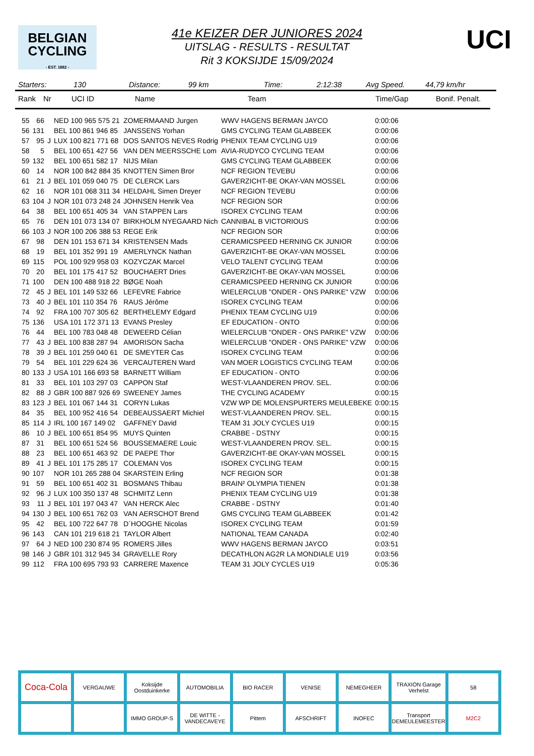BELGIAN
CYCLING
- EST. 1882 -
UCI
41e KEIZER DER JUNIORES 2024
UITSLAG - RESULTS - RESULTAT
Rit 3 KOKSIJDE 15/09/2024
Starters: 130 Distance: 99 km Time: 2:12:38 Avg Speed. 44,79 km/hr
Rank Nr UCI ID Name Team Time/Gap Bonif. Penalt.
| 55 | 66 | | NED 100 965 575 21 | ZOMERMAAND Jurgen | WWV HAGENS BERMAN JAYCO | 0:00:06 |
| 56 | 131 | | BEL 100 861 946 85 | JANSSENS Yorhan | GMS CYCLING TEAM GLABBEEK | 0:00:06 |
| 57 | 95 | J | LUX 100 821 771 68 | DOS SANTOS NEVES Rodrig | PHENIX TEAM CYCLING U19 | 0:00:06 |
| 58 | 5 | | BEL 100 651 427 56 | VAN DEN MEERSSCHE Lom | AVIA-RUDYCO CYCLING TEAM | 0:00:06 |
| 59 | 132 | | BEL 100 651 582 17 | NIJS Milan | GMS CYCLING TEAM GLABBEEK | 0:00:06 |
| 60 | 14 | | NOR 100 842 884 35 | KNOTTEN Simen Bror | NCF REGION TEVEBU | 0:00:06 |
| 61 | 21 | J | BEL 101 059 040 75 | DE CLERCK Lars | GAVERZICHT-BE OKAY-VAN MOSSEL | 0:00:06 |
| 62 | 16 | | NOR 101 068 311 34 | HELDAHL Simen Dreyer | NCF REGION TEVEBU | 0:00:06 |
| 63 | 104 | J | NOR 101 073 248 24 | JOHNSEN Henrik Vea | NCF REGION SOR | 0:00:06 |
| 64 | 38 | | BEL 100 651 405 34 | VAN STAPPEN Lars | ISOREX CYCLING TEAM | 0:00:06 |
| 65 | 76 | | DEN 101 073 134 07 | BIRKHOLM NYEGAARD Nich | CANNIBAL B VICTORIOUS | 0:00:06 |
| 66 | 103 | J | NOR 100 206 388 53 | REGE Erik | NCF REGION SOR | 0:00:06 |
| 67 | 98 | | DEN 101 153 671 34 | KRISTENSEN Mads | CERAMICSPEED HERNING CK JUNIOR | 0:00:06 |
| 68 | 19 | | BEL 101 352 991 19 | AMERLYNCK Nathan | GAVERZICHT-BE OKAY-VAN MOSSEL | 0:00:06 |
| 69 | 115 | | POL 100 929 958 03 | KOZYCZAK Marcel | VELO TALENT CYCLING TEAM | 0:00:06 |
| 70 | 20 | | BEL 101 175 417 52 | BOUCHAERT Dries | GAVERZICHT-BE OKAY-VAN MOSSEL | 0:00:06 |
| 71 | 100 | | DEN 100 488 918 22 | BØGE Noah | CERAMICSPEED HERNING CK JUNIOR | 0:00:06 |
| 72 | 45 | J | BEL 101 149 532 66 | LEFEVRE Fabrice | WIELERCLUB "ONDER - ONS PARIKE" VZW | 0:00:06 |
| 73 | 40 | J | BEL 101 110 354 76 | RAUS Jérôme | ISOREX CYCLING TEAM | 0:00:06 |
| 74 | 92 | | FRA 100 707 305 62 | BERTHELEMY Edgard | PHENIX TEAM CYCLING U19 | 0:00:06 |
| 75 | 136 | | USA 101 172 371 13 | EVANS Presley | EF EDUCATION - ONTO | 0:00:06 |
| 76 | 44 | | BEL 100 783 048 48 | DEWEERD Célian | WIELERCLUB "ONDER - ONS PARIKE" VZW | 0:00:06 |
| 77 | 43 | J | BEL 100 838 287 94 | AMORISON Sacha | WIELERCLUB "ONDER - ONS PARIKE" VZW | 0:00:06 |
| 78 | 39 | J | BEL 101 259 040 61 | DE SMEYTER Cas | ISOREX CYCLING TEAM | 0:00:06 |
| 79 | 54 | | BEL 101 229 624 36 | VERCAUTEREN Ward | VAN MOER LOGISTICS CYCLING TEAM | 0:00:06 |
| 80 | 133 | J | USA 101 166 693 58 | BARNETT William | EF EDUCATION - ONTO | 0:00:06 |
| 81 | 33 | | BEL 101 103 297 03 | CAPPON Staf | WEST-VLAANDEREN PROV. SEL. | 0:00:06 |
| 82 | 88 | J | GBR 100 887 926 69 | SWEENEY James | THE CYCLING ACADEMY | 0:00:15 |
| 83 | 123 | J | BEL 101 067 144 31 | CORYN Lukas | VZW WP DE MOLENSPURTERS MEULEBEKE | 0:00:15 |
| 84 | 35 | | BEL 100 952 416 54 | DEBEAUSSAERT Michiel | WEST-VLAANDEREN PROV. SEL. | 0:00:15 |
| 85 | 114 | J | IRL 100 167 149 02 | GAFFNEY David | TEAM 31 JOLY CYCLES U19 | 0:00:15 |
| 86 | 10 | J | BEL 100 651 854 95 | MUYS Quinten | CRABBE - DSTNY | 0:00:15 |
| 87 | 31 | | BEL 100 651 524 56 | BOUSSEMAERE Louic | WEST-VLAANDEREN PROV. SEL. | 0:00:15 |
| 88 | 23 | | BEL 100 651 463 92 | DE PAEPE Thor | GAVERZICHT-BE OKAY-VAN MOSSEL | 0:00:15 |
| 89 | 41 | J | BEL 101 175 285 17 | COLEMAN Vos | ISOREX CYCLING TEAM | 0:00:15 |
| 90 | 107 | | NOR 101 265 288 04 | SKARSTEIN Erling | NCF REGION SOR | 0:01:38 |
| 91 | 59 | | BEL 100 651 402 31 | BOSMANS Thibau | BRAIN² OLYMPIA TIENEN | 0:01:38 |
| 92 | 96 | J | LUX 100 350 137 48 | SCHMITZ Lenn | PHENIX TEAM CYCLING U19 | 0:01:38 |
| 93 | 11 | J | BEL 101 197 043 47 | VAN HERCK Alec | CRABBE - DSTNY | 0:01:40 |
| 94 | 130 | J | BEL 100 651 762 03 | VAN AERSCHOT Brend | GMS CYCLING TEAM GLABBEEK | 0:01:42 |
| 95 | 42 | | BEL 100 722 647 78 | D´HOOGHE Nicolas | ISOREX CYCLING TEAM | 0:01:59 |
| 96 | 143 | | CAN 101 219 618 21 | TAYLOR Albert | NATIONAL TEAM CANADA | 0:02:40 |
| 97 | 64 | J | NED 100 230 874 95 | ROMERS Jilles | WWV HAGENS BERMAN JAYCO | 0:03:51 |
| 98 | 146 | J | GBR 101 312 945 34 | GRAVELLE Rory | DECATHLON AG2R LA MONDIALE U19 | 0:03:56 |
| 99 | 112 | | FRA 100 695 793 93 | CARRERE Maxence | TEAM 31 JOLY CYCLES U19 | 0:05:36 |
Coca-Cola
VERGAUWE
Koksijde Oostduinkerke
AUTOMOBILIA
BIO RACER
VENISE
NEMEGHEER
TRAXION Garage Verhelst
58
IMMO GROUP-S
DE WITTE - VANDECAVEYE
Pittem
AFSCHRIFT
INOFEC
Transport DEMEULEMEESTER
M2C2